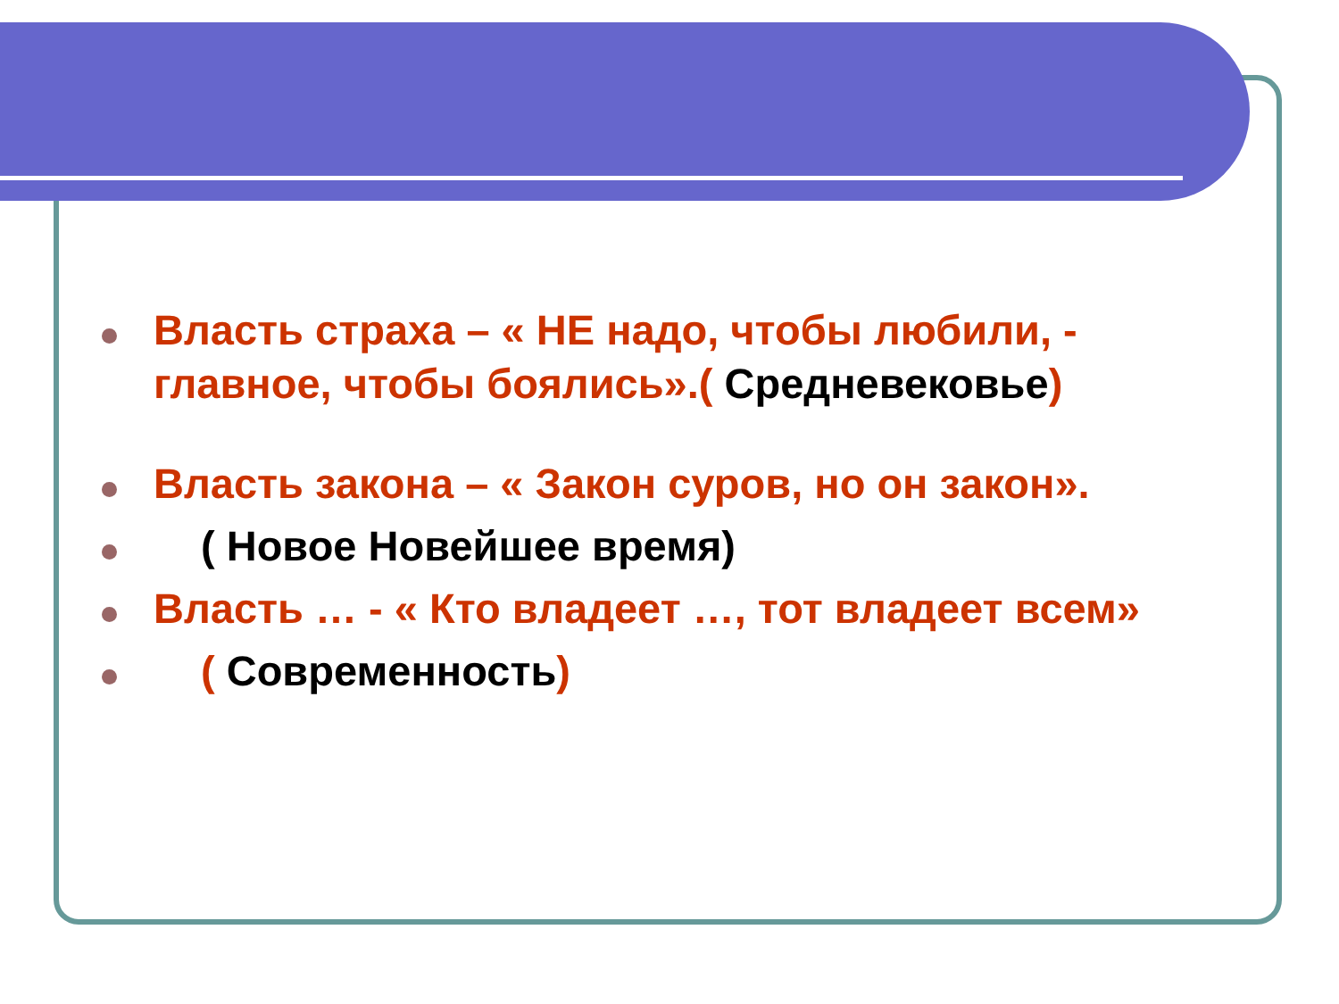Власть страха – « НЕ надо, чтобы любили, - главное, чтобы боялись».( Средневековье)
Власть закона – « Закон суров, но он закон».
( Новое Новейшее время)
Власть … - « Кто владеет …, тот владеет всем»
( Современность)